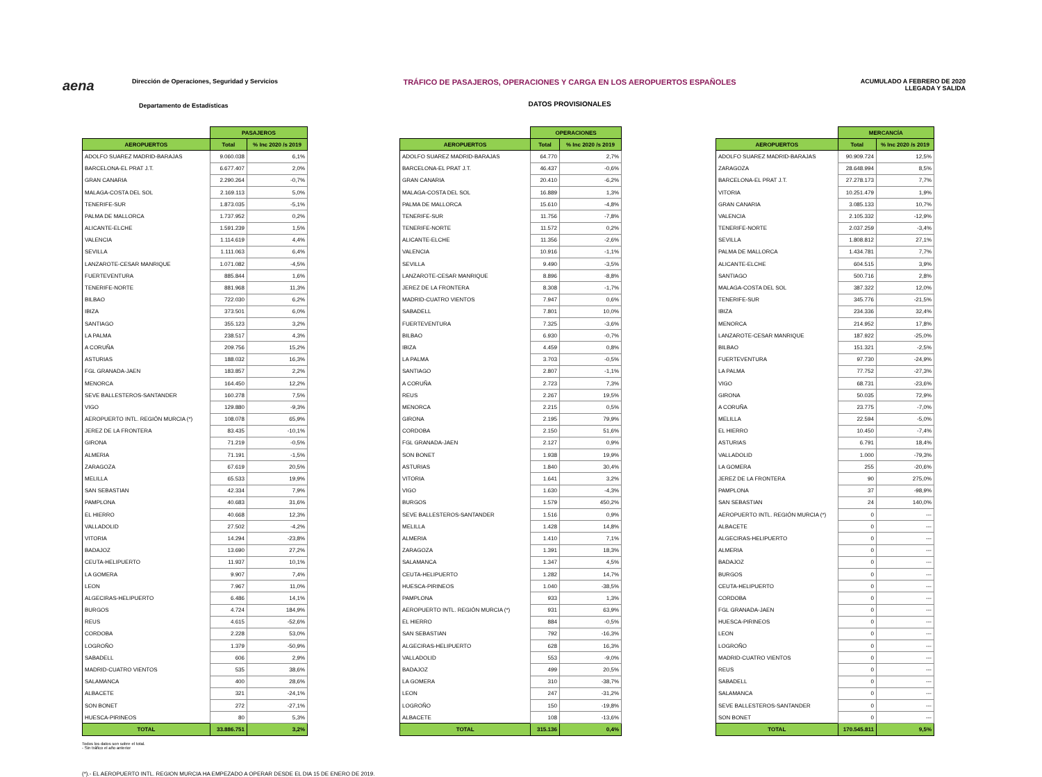aena
Dirección de Operaciones, Seguridad y Servicios
Departamento de Estadísticas
TRÁFICO DE PASAJEROS, OPERACIONES Y CARGA EN LOS AEROPUERTOS ESPAÑOLES
DATOS PROVISIONALES
ACUMULADO A FEBRERO DE 2020
LLEGADA Y SALIDA
| | PASAJEROS | |
| AEROPUERTOS | Total | % Inc 2020 /s 2019 |
| ADOLFO SUAREZ MADRID-BARAJAS | 9.060.038 | 6,1% |
| BARCELONA-EL PRAT J.T. | 6.677.407 | 2,0% |
| GRAN CANARIA | 2.290.264 | -0,7% |
| MALAGA-COSTA DEL SOL | 2.169.113 | 5,0% |
| TENERIFE-SUR | 1.873.035 | -5,1% |
| PALMA DE MALLORCA | 1.737.952 | 0,2% |
| ALICANTE-ELCHE | 1.591.239 | 1,5% |
| VALENCIA | 1.114.619 | 4,4% |
| SEVILLA | 1.111.063 | 6,4% |
| LANZAROTE-CESAR MANRIQUE | 1.071.082 | -4,5% |
| FUERTEVENTURA | 885.844 | 1,6% |
| TENERIFE-NORTE | 881.968 | 11,3% |
| BILBAO | 722.030 | 6,2% |
| IBIZA | 373.501 | 6,0% |
| SANTIAGO | 355.123 | 3,2% |
| LA PALMA | 238.517 | 4,3% |
| A CORUÑA | 209.756 | 15,2% |
| ASTURIAS | 188.032 | 16,3% |
| FGL GRANADA-JAEN | 183.857 | 2,2% |
| MENORCA | 164.450 | 12,2% |
| SEVE BALLESTEROS-SANTANDER | 160.278 | 7,5% |
| VIGO | 129.880 | -9,3% |
| AEROPUERTO INTL. REGIÓN MURCIA (*) | 108.078 | 65,9% |
| JEREZ DE LA FRONTERA | 83.435 | -10,1% |
| GIRONA | 71.219 | -0,5% |
| ALMERIA | 71.191 | -1,5% |
| ZARAGOZA | 67.619 | 20,5% |
| MELILLA | 65.533 | 19,9% |
| SAN SEBASTIAN | 42.334 | 7,9% |
| PAMPLONA | 40.683 | 31,6% |
| EL HIERRO | 40.668 | 12,3% |
| VALLADOLID | 27.502 | -4,2% |
| VITORIA | 14.294 | -23,8% |
| BADAJOZ | 13.690 | 27,2% |
| CEUTA-HELIPUERTO | 11.937 | 10,1% |
| LA GOMERA | 9.907 | 7,4% |
| LEON | 7.967 | 11,0% |
| ALGECIRAS-HELIPUERTO | 6.486 | 14,1% |
| BURGOS | 4.724 | 184,9% |
| REUS | 4.615 | -52,6% |
| CORDOBA | 2.228 | 53,0% |
| LOGROÑO | 1.379 | -50,9% |
| SABADELL | 606 | 2,9% |
| MADRID-CUATRO VIENTOS | 535 | 38,6% |
| SALAMANCA | 400 | 28,6% |
| ALBACETE | 321 | -24,1% |
| SON BONET | 272 | -27,1% |
| HUESCA-PIRINEOS | 80 | 5,3% |
| TOTAL | 33.886.751 | 3,2% |
| | OPERACIONES | |
| AEROPUERTOS | Total | % Inc 2020 /s 2019 |
| ADOLFO SUAREZ MADRID-BARAJAS | 64.770 | 2,7% |
| BARCELONA-EL PRAT J.T. | 46.437 | -0,6% |
| GRAN CANARIA | 20.410 | -6,2% |
| MALAGA-COSTA DEL SOL | 16.889 | 1,3% |
| PALMA DE MALLORCA | 15.610 | -4,8% |
| TENERIFE-SUR | 11.756 | -7,8% |
| TENERIFE-NORTE | 11.572 | 0,2% |
| ALICANTE-ELCHE | 11.356 | -2,6% |
| VALENCIA | 10.916 | -1,1% |
| SEVILLA | 9.490 | -3,5% |
| LANZAROTE-CESAR MANRIQUE | 8.896 | -8,8% |
| JEREZ DE LA FRONTERA | 8.308 | -1,7% |
| MADRID-CUATRO VIENTOS | 7.947 | 0,6% |
| SABADELL | 7.801 | 10,0% |
| FUERTEVENTURA | 7.325 | -3,6% |
| BILBAO | 6.930 | -0,7% |
| IBIZA | 4.459 | 0,8% |
| LA PALMA | 3.703 | -0,5% |
| SANTIAGO | 2.807 | -1,1% |
| A CORUÑA | 2.723 | 7,3% |
| REUS | 2.267 | 19,5% |
| MENORCA | 2.215 | 0,5% |
| GIRONA | 2.195 | 79,9% |
| CORDOBA | 2.150 | 51,6% |
| FGL GRANADA-JAEN | 2.127 | 0,9% |
| SON BONET | 1.938 | 19,9% |
| ASTURIAS | 1.840 | 30,4% |
| VITORIA | 1.641 | 3,2% |
| VIGO | 1.630 | -4,3% |
| BURGOS | 1.579 | 450,2% |
| SEVE BALLESTEROS-SANTANDER | 1.516 | 0,9% |
| MELILLA | 1.428 | 14,8% |
| ALMERIA | 1.410 | 7,1% |
| ZARAGOZA | 1.391 | 18,3% |
| SALAMANCA | 1.347 | 4,5% |
| CEUTA-HELIPUERTO | 1.282 | 14,7% |
| HUESCA-PIRINEOS | 1.040 | -38,5% |
| PAMPLONA | 933 | 1,3% |
| AEROPUERTO INTL. REGIÓN MURCIA (*) | 931 | 63,9% |
| EL HIERRO | 884 | -0,5% |
| SAN SEBASTIAN | 792 | -16,3% |
| ALGECIRAS-HELIPUERTO | 628 | 16,3% |
| VALLADOLID | 553 | -9,0% |
| BADAJOZ | 499 | 20,5% |
| LA GOMERA | 310 | -38,7% |
| LEON | 247 | -31,2% |
| LOGROÑO | 150 | -19,8% |
| ALBACETE | 108 | -13,6% |
| TOTAL | 315.136 | 0,4% |
| | MERCANCÍA | |
| AEROPUERTOS | Total | % Inc 2020 /s 2019 |
| ADOLFO SUAREZ MADRID-BARAJAS | 90.909.724 | 12,5% |
| ZARAGOZA | 28.648.994 | 8,5% |
| BARCELONA-EL PRAT J.T. | 27.278.173 | 7,7% |
| VITORIA | 10.251.479 | 1,9% |
| GRAN CANARIA | 3.085.133 | 10,7% |
| VALENCIA | 2.105.332 | -12,9% |
| TENERIFE-NORTE | 2.037.259 | -3,4% |
| SEVILLA | 1.808.812 | 27,1% |
| PALMA DE MALLORCA | 1.434.781 | 7,7% |
| ALICANTE-ELCHE | 604.515 | 3,9% |
| SANTIAGO | 500.716 | 2,8% |
| MALAGA-COSTA DEL SOL | 387.322 | 12,0% |
| TENERIFE-SUR | 345.776 | -21,5% |
| IBIZA | 234.336 | 32,4% |
| MENORCA | 214.952 | 17,8% |
| LANZAROTE-CESAR MANRIQUE | 187.922 | -25,0% |
| BILBAO | 151.321 | -2,5% |
| FUERTEVENTURA | 97.730 | -24,9% |
| LA PALMA | 77.752 | -27,3% |
| VIGO | 68.731 | -23,6% |
| GIRONA | 50.035 | 72,9% |
| A CORUÑA | 23.775 | -7,0% |
| MELILLA | 22.594 | -5,0% |
| EL HIERRO | 10.450 | -7,4% |
| ASTURIAS | 6.791 | 18,4% |
| VALLADOLID | 1.000 | -79,3% |
| LA GOMERA | 255 | -20,6% |
| JEREZ DE LA FRONTERA | 90 | 275,0% |
| PAMPLONA | 37 | -98,9% |
| SAN SEBASTIAN | 24 | 140,0% |
| AEROPUERTO INTL. REGIÓN MURCIA (*) | 0 | --- |
| ALBACETE | 0 | --- |
| ALGECIRAS-HELIPUERTO | 0 | --- |
| ALMERIA | 0 | --- |
| BADAJOZ | 0 | --- |
| BURGOS | 0 | --- |
| CEUTA-HELIPUERTO | 0 | --- |
| CORDOBA | 0 | --- |
| FGL GRANADA-JAEN | 0 | --- |
| HUESCA-PIRINEOS | 0 | --- |
| LEON | 0 | --- |
| LOGROÑO | 0 | --- |
| MADRID-CUATRO VIENTOS | 0 | --- |
| REUS | 0 | --- |
| SABADELL | 0 | --- |
| SALAMANCA | 0 | --- |
| SEVE BALLESTEROS-SANTANDER | 0 | --- |
| SON BONET | 0 | --- |
| TOTAL | 170.545.811 | 9,5% |
Todos los datos son sobre el total.
- Sin tráfico el año anterior
(*).- EL AEROPUERTO INTL. REGION MURCIA HA EMPEZADO A OPERAR DESDE EL DIA 15 DE ENERO DE 2019.